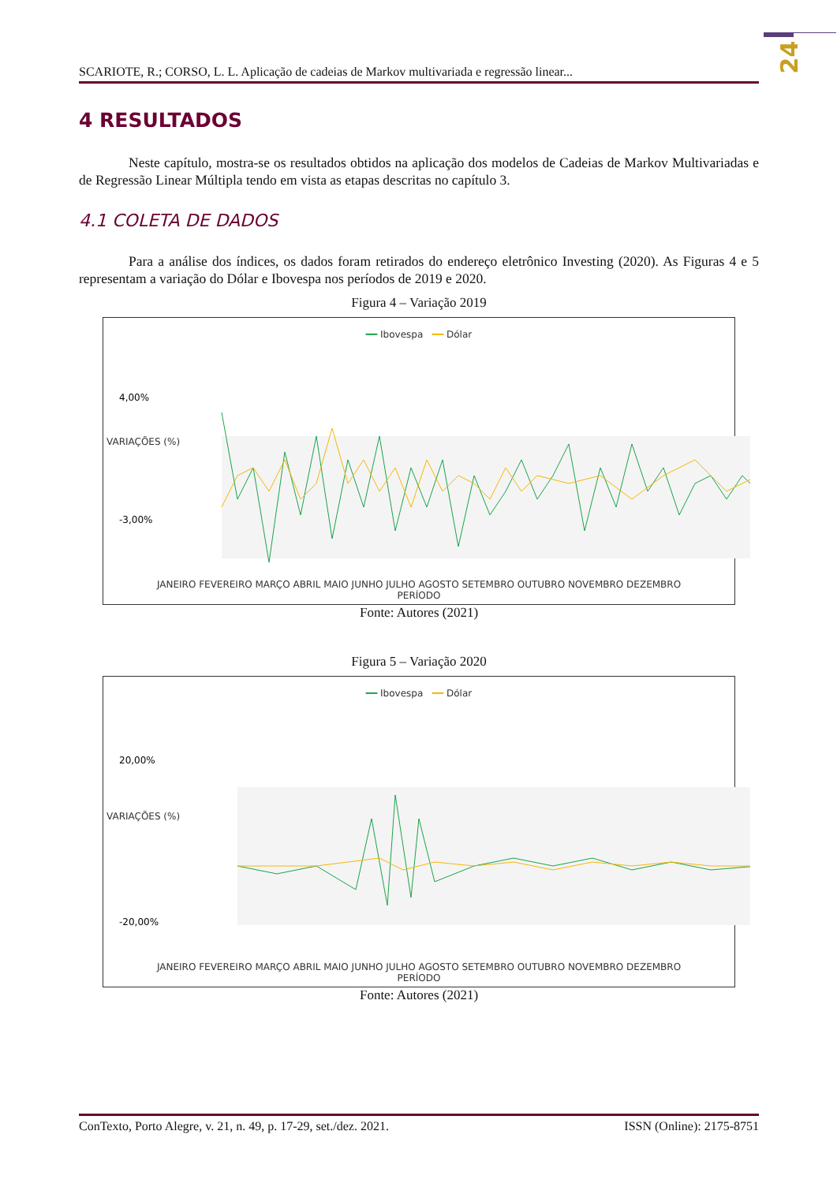24
SCARIOTE, R.; CORSO, L. L. Aplicação de cadeias de Markov multivariada e regressão linear...
4 RESULTADOS
Neste capítulo, mostra-se os resultados obtidos na aplicação dos modelos de Cadeias de Markov Multivariadas e de Regressão Linear Múltipla tendo em vista as etapas descritas no capítulo 3.
4.1 COLETA DE DADOS
Para a análise dos índices, os dados foram retirados do endereço eletrônico Investing (2020). As Figuras 4 e 5 representam a variação do Dólar e Ibovespa nos períodos de 2019 e 2020.
Figura 4 – Variação 2019
━━ Ibovespa ━━ Dólar
4,00%
-3,00%
JANEIRO FEVEREIRO MARÇO ABRIL MAIO JUNHO JULHO AGOSTO SETEMBRO OUTUBRO NOVEMBRO DEZEMBRO
PERÍODO
VARIAÇÕES (%)
Fonte: Autores (2021)
Figura 5 – Variação 2020
━━ Ibovespa ━━ Dólar
20,00%
-20,00%
JANEIRO FEVEREIRO MARÇO ABRIL MAIO JUNHO JULHO AGOSTO SETEMBRO OUTUBRO NOVEMBRO DEZEMBRO
PERÍODO
VARIAÇÕES (%)
Fonte: Autores (2021)
ConTexto, Porto Alegre, v. 21, n. 49, p. 17-29, set./dez. 2021. ISSN (Online): 2175-8751